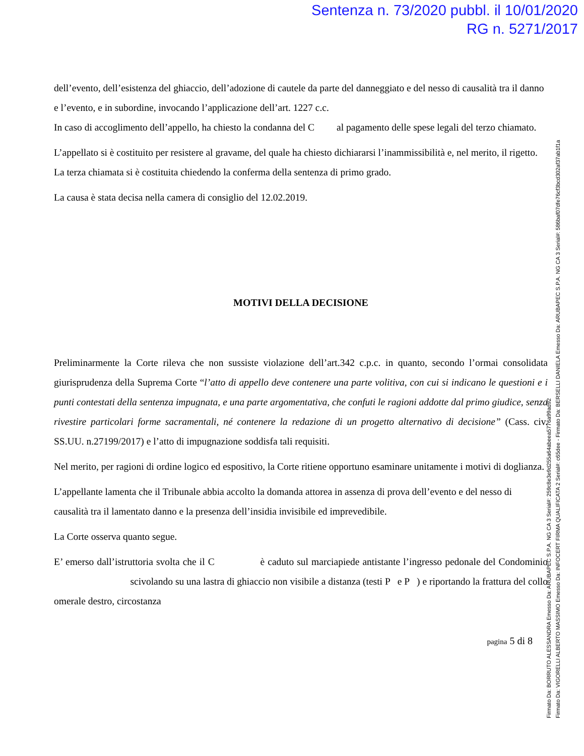Sentenza n. 73/2020 pubbl. il 10/01/2020
RG n. 5271/2017
dell’evento, dell’esistenza del ghiaccio, dell’adozione di cautele da parte del danneggiato e del nesso di causalità tra il danno e l’evento, e in subordine, invocando l’applicazione dell’art. 1227 c.c.
In caso di accoglimento dell’appello, ha chiesto la condanna del C al pagamento delle spese legali del terzo chiamato.
L’appellato si è costituito per resistere al gravame, del quale ha chiesto dichiararsi l’inammissibilità e, nel merito, il rigetto.
La terza chiamata si è costituita chiedendo la conferma della sentenza di primo grado.
La causa è stata decisa nella camera di consiglio del 12.02.2019.
MOTIVI DELLA DECISIONE
Preliminarmente la Corte rileva che non sussiste violazione dell’art.342 c.p.c. in quanto, secondo l’ormai consolidata giurisprudenza della Suprema Corte “l’atto di appello deve contenere una parte volitiva, con cui si indicano le questioni e i punti contestati della sentenza impugnata, e una parte argomentativa, che confuti le ragioni addotte dal primo giudice, senza rivestire particolari forme sacramentali, né contenere la redazione di un progetto alternativo di decisione” (Cass. civ. SS.UU. n.27199/2017) e l’atto di impugnazione soddisfa tali requisiti.
Nel merito, per ragioni di ordine logico ed espositivo, la Corte ritiene opportuno esaminare unitamente i motivi di doglianza.
L’appellante lamenta che il Tribunale abbia accolto la domanda attorea in assenza di prova dell’evento e del nesso di causalità tra il lamentato danno e la presenza dell’insidia invisibile ed imprevedibile.
La Corte osserva quanto segue.
E’ emerso dall’istruttoria svolta che il C è caduto sul marciapiede antistante l’ingresso pedonale del Condominio scivolando su una lastra di ghiaccio non visibile a distanza (testi P e P ) e riportando la frattura del collo omerale destro, circostanza
pagina 5 di 8
Firmato Da: BORRUTO ALESSANDRA Emesso Da: ARUBAPEC S.P.A. NG CA 3 Serial#: 259c8e3e9d255a64abeea5776a99ad92
Firmato Da: VIGORELLI ALBERTO MASSIMO Emesso Da: INFOCERT FIRMA QUALIFICATA 2 Serial#: c65dee - Firmato Da: BERSELLI DANIELA Emesso Da: ARUBAPEC S.P.A. NG CA 3 Serial#: 586baf07dfe76cf3bcd302af37ab1f1a